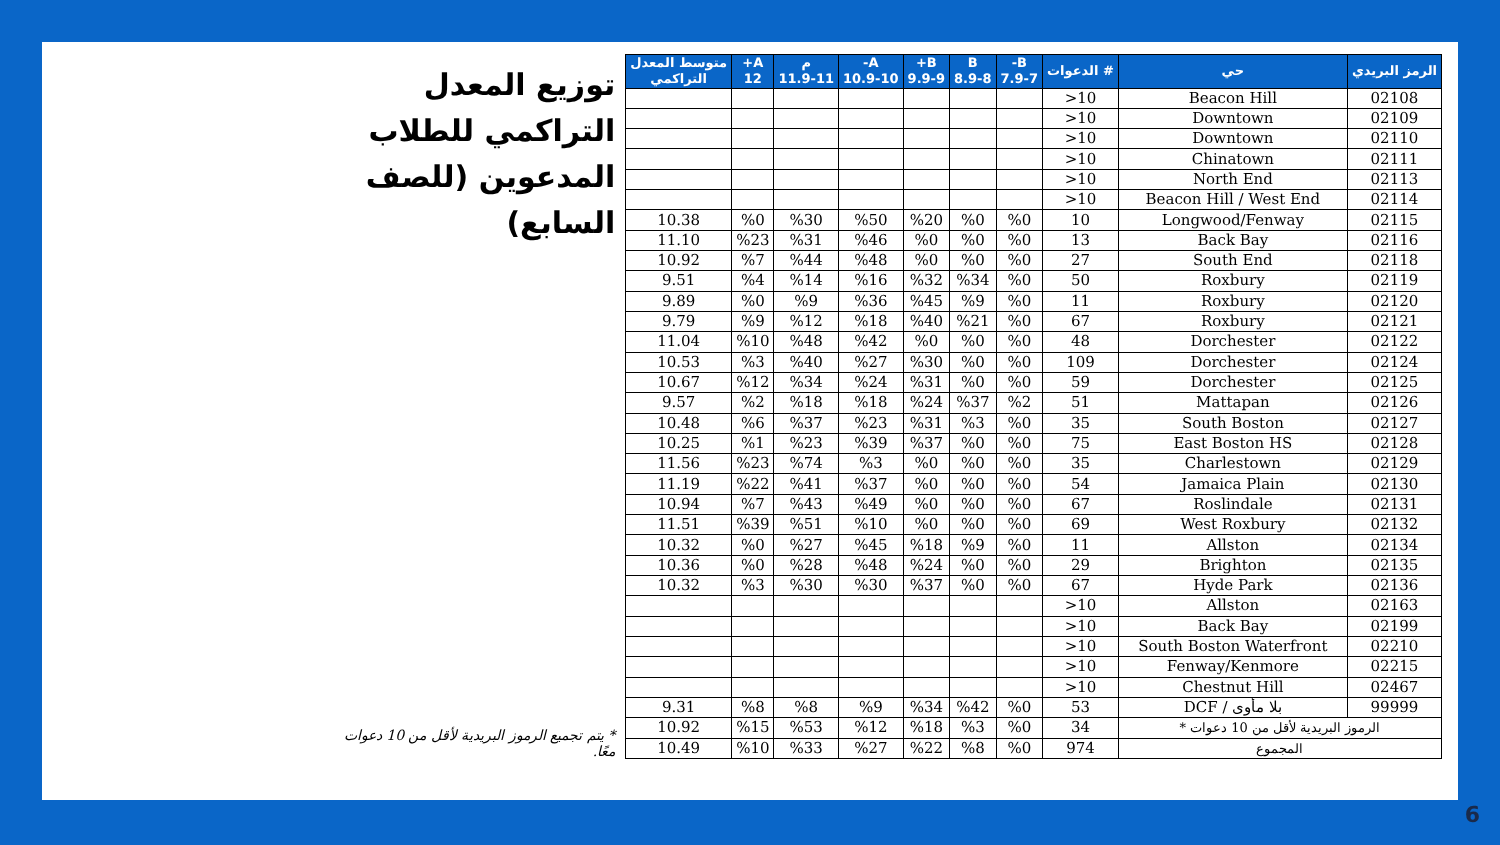| الرمز البريدي | حي | # الدعوات | B- 7.9-7 | B 8.9-8 | B+ 9.9-9 | A- 10.9-10 | م 11.9-11 | A+ 12 | متوسط المعدل التراكمي |
| --- | --- | --- | --- | --- | --- | --- | --- | --- | --- |
| 02108 | Beacon Hill | 10< | | | | | | | |
| 02109 | Downtown | 10< | | | | | | | |
| 02110 | Downtown | 10< | | | | | | | |
| 02111 | Chinatown | 10< | | | | | | | |
| 02113 | North End | 10< | | | | | | | |
| 02114 | Beacon Hill / West End | 10< | | | | | | | |
| 02115 | Longwood/Fenway | 10 | %0 | %0 | %20 | %50 | %30 | %0 | 10.38 |
| 02116 | Back Bay | 13 | %0 | %0 | %0 | %46 | %31 | %23 | 11.10 |
| 02118 | South End | 27 | %0 | %0 | %0 | %48 | %44 | %7 | 10.92 |
| 02119 | Roxbury | 50 | %0 | %34 | %32 | %16 | %14 | %4 | 9.51 |
| 02120 | Roxbury | 11 | %0 | %9 | %45 | %36 | %9 | %0 | 9.89 |
| 02121 | Roxbury | 67 | %0 | %21 | %40 | %18 | %12 | %9 | 9.79 |
| 02122 | Dorchester | 48 | %0 | %0 | %0 | %42 | %48 | %10 | 11.04 |
| 02124 | Dorchester | 109 | %0 | %0 | %30 | %27 | %40 | %3 | 10.53 |
| 02125 | Dorchester | 59 | %0 | %0 | %31 | %24 | %34 | %12 | 10.67 |
| 02126 | Mattapan | 51 | %2 | %37 | %24 | %18 | %18 | %2 | 9.57 |
| 02127 | South Boston | 35 | %0 | %3 | %31 | %23 | %37 | %6 | 10.48 |
| 02128 | East Boston HS | 75 | %0 | %0 | %37 | %39 | %23 | %1 | 10.25 |
| 02129 | Charlestown | 35 | %0 | %0 | %0 | %3 | %74 | %23 | 11.56 |
| 02130 | Jamaica Plain | 54 | %0 | %0 | %0 | %37 | %41 | %22 | 11.19 |
| 02131 | Roslindale | 67 | %0 | %0 | %0 | %49 | %43 | %7 | 10.94 |
| 02132 | West Roxbury | 69 | %0 | %0 | %0 | %10 | %51 | %39 | 11.51 |
| 02134 | Allston | 11 | %0 | %9 | %18 | %45 | %27 | %0 | 10.32 |
| 02135 | Brighton | 29 | %0 | %0 | %24 | %48 | %28 | %0 | 10.36 |
| 02136 | Hyde Park | 67 | %0 | %0 | %37 | %30 | %30 | %3 | 10.32 |
| 02163 | Allston | 10< | | | | | | | |
| 02199 | Back Bay | 10< | | | | | | | |
| 02210 | South Boston Waterfront | 10< | | | | | | | |
| 02215 | Fenway/Kenmore | 10< | | | | | | | |
| 02467 | Chestnut Hill | 10< | | | | | | | |
| 99999 | بلا مأوى / DCF | 53 | %0 | %42 | %34 | %9 | %8 | %8 | 9.31 |
| الرموز البريدية لأقل من 10 دعوات * | | 34 | %0 | %3 | %18 | %12 | %53 | %15 | 10.92 |
| المجموع | | 974 | %0 | %8 | %22 | %27 | %33 | %10 | 10.49 |
توزيع المعدل التراكمي للطلاب المدعوين (للصف السابع)
* يتم تجميع الرموز البريدية لأقل من 10 دعوات معًا.
6